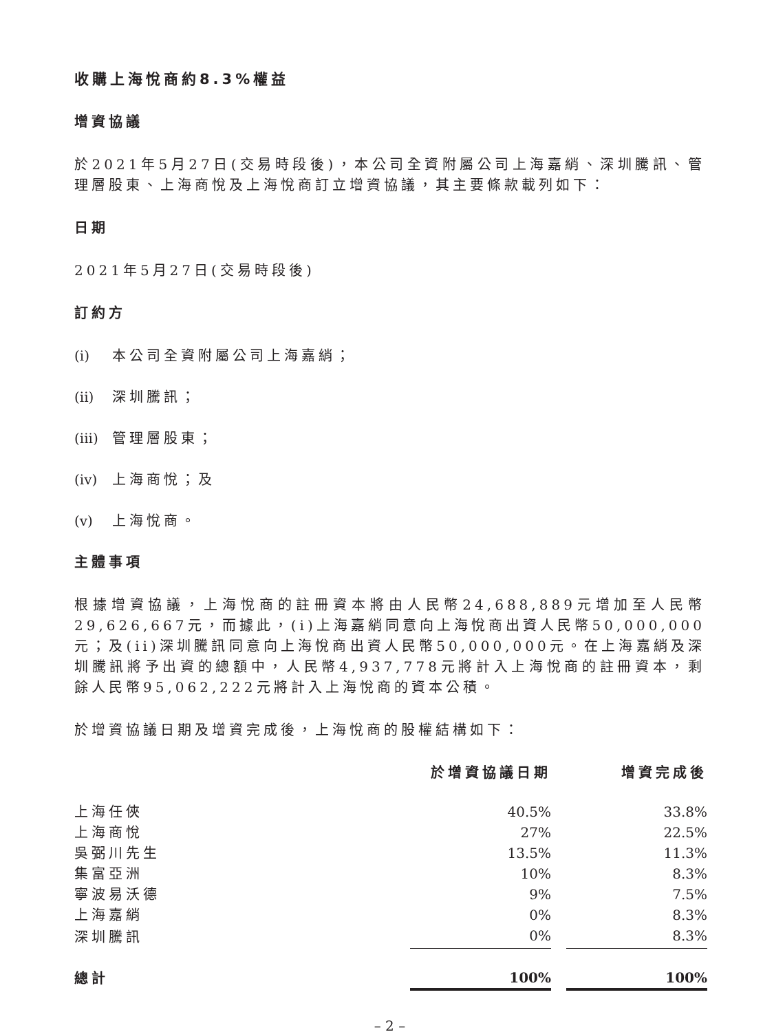收購上海悅商約8.3%權益
增資協議
於2021年5月27日(交易時段後)，本公司全資附屬公司上海嘉綃、深圳騰訊、管理層股東、上海商悅及上海悅商訂立增資協議，其主要條款載列如下：
日期
2021年5月27日(交易時段後)
訂約方
(i) 本公司全資附屬公司上海嘉綃；
(ii) 深圳騰訊；
(iii) 管理層股東；
(iv) 上海商悅；及
(v) 上海悅商。
主體事項
根據增資協議，上海悅商的註冊資本將由人民幣24,688,889元增加至人民幣29,626,667元，而據此，(i)上海嘉綃同意向上海悅商出資人民幣50,000,000元；及(ii)深圳騰訊同意向上海悅商出資人民幣50,000,000元。在上海嘉綃及深圳騰訊將予出資的總額中，人民幣4,937,778元將計入上海悅商的註冊資本，剩餘人民幣95,062,222元將計入上海悅商的資本公積。
於增資協議日期及增資完成後，上海悅商的股權結構如下：
| | 於增資協議日期 | | 增資完成後 |
| --- | --- | --- | --- |
| 上海任俠 | 40.5% | | 33.8% |
| 上海商悅 | 27% | | 22.5% |
| 吳弼川先生 | 13.5% | | 11.3% |
| 集富亞洲 | 10% | | 8.3% |
| 寧波易沃德 | 9% | | 7.5% |
| 上海嘉綃 | 0% | | 8.3% |
| 深圳騰訊 | 0% | | 8.3% |
| 總計 | 100% | | 100% |
– 2 –